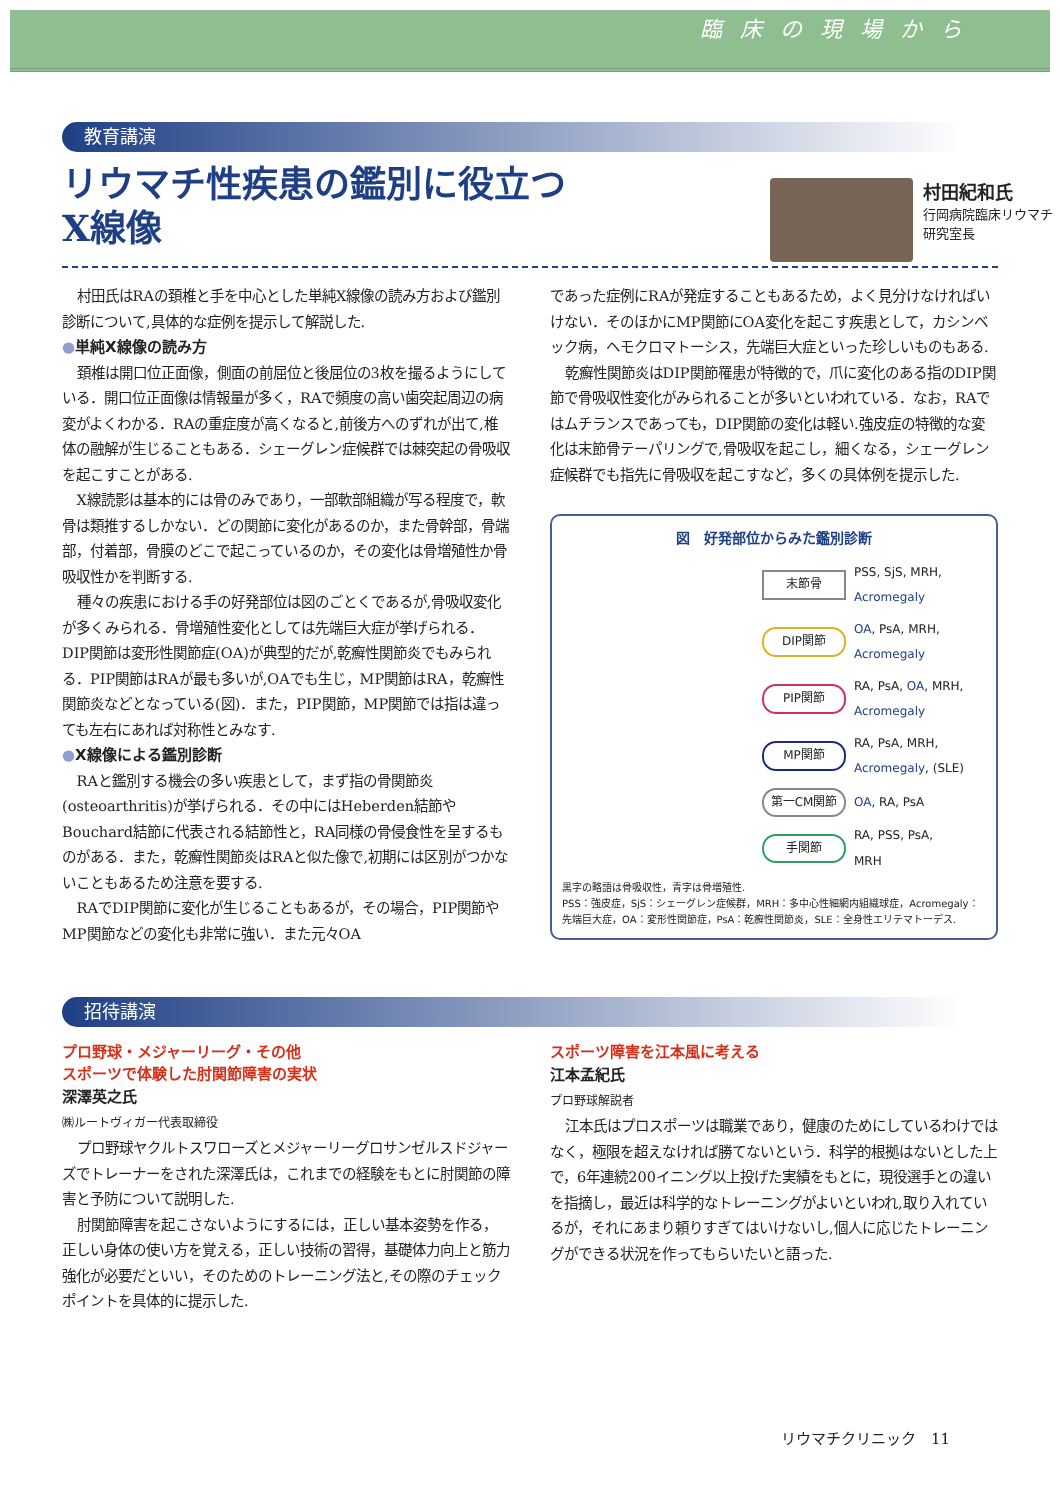臨床の現場から
教育講演
リウマチ性疾患の鑑別に役立つ
X線像
村田紀和氏
行岡病院臨床リウマチ研究室長
村田氏はRAの頚椎と手を中心とした単純X線像の読み方および鑑別診断について,具体的な症例を提示して解説した.
●単純X線像の読み方
頚椎は開口位正面像，側面の前屈位と後屈位の3枚を撮るようにしている．開口位正面像は情報量が多く，RAで頻度の高い歯突起周辺の病変がよくわかる．RAの重症度が高くなると,前後方へのずれが出て,椎体の融解が生じることもある．シェーグレン症候群では棘突起の骨吸収を起こすことがある.
X線読影は基本的には骨のみであり，一部軟部組織が写る程度で，軟骨は類推するしかない．どの関節に変化があるのか，また骨幹部，骨端部，付着部，骨膜のどこで起こっているのか，その変化は骨増殖性か骨吸収性かを判断する.
種々の疾患における手の好発部位は図のごとくであるが,骨吸収変化が多くみられる．骨増殖性変化としては先端巨大症が挙げられる．DIP関節は変形性関節症(OA)が典型的だが,乾癬性関節炎でもみられる．PIP関節はRAが最も多いが,OAでも生じ，MP関節はRA，乾癬性関節炎などとなっている(図)．また，PIP関節，MP関節では指は違っても左右にあれば対称性とみなす.
●X線像による鑑別診断
RAと鑑別する機会の多い疾患として，まず指の骨関節炎(osteoarthritis)が挙げられる．その中にはHeberden結節やBouchard結節に代表される結節性と，RA同様の骨侵食性を呈するものがある．また，乾癬性関節炎はRAと似た像で,初期には区別がつかないこともあるため注意を要する.
RAでDIP関節に変化が生じることもあるが，その場合，PIP関節やMP関節などの変化も非常に強い．また元々OA
であった症例にRAが発症することもあるため，よく見分けなければいけない．そのほかにMP関節にOA変化を起こす疾患として，カシンベック病，ヘモクロマトーシス，先端巨大症といった珍しいものもある.
乾癬性関節炎はDIP関節罹患が特徴的で，爪に変化のある指のDIP関節で骨吸収性変化がみられることが多いといわれている．なお，RAではムチランスであっても，DIP関節の変化は軽い.強皮症の特徴的な変化は末節骨テーパリングで,骨吸収を起こし，細くなる，シェーグレン症候群でも指先に骨吸収を起こすなど，多くの具体例を提示した.
図　好発部位からみた鑑別診断
末節骨
PSS, SjS, MRH,
Acromegaly
DIP関節
OA, PsA, MRH,
Acromegaly
PIP関節
RA, PsA, OA, MRH,
Acromegaly
MP関節
RA, PsA, MRH,
Acromegaly, (SLE)
第一CM関節 OA, RA, PsA
手関節
RA, PSS, PsA,
MRH
黒字の略語は骨吸収性，青字は骨増殖性.
PSS：強皮症，SjS：シェーグレン症候群，MRH：多中心性細網内組織球症，Acromegaly：先端巨大症，OA：変形性関節症，PsA：乾癬性関節炎，SLE：全身性エリテマトーデス.
招待講演
プロ野球・メジャーリーグ・その他
スポーツで体験した肘関節障害の実状
深澤英之氏
㈱ルートヴィガー代表取締役
プロ野球ヤクルトスワローズとメジャーリーグロサンゼルスドジャーズでトレーナーをされた深澤氏は，これまでの経験をもとに肘関節の障害と予防について説明した.
肘関節障害を起こさないようにするには，正しい基本姿勢を作る，正しい身体の使い方を覚える，正しい技術の習得，基礎体力向上と筋力強化が必要だといい，そのためのトレーニング法と,その際のチェックポイントを具体的に提示した.
スポーツ障害を江本風に考える
江本孟紀氏
プロ野球解説者
江本氏はプロスポーツは職業であり，健康のためにしているわけではなく，極限を超えなければ勝てないという．科学的根拠はないとした上で，6年連続200イニング以上投げた実績をもとに，現役選手との違いを指摘し，最近は科学的なトレーニングがよいといわれ,取り入れているが，それにあまり頼りすぎてはいけないし,個人に応じたトレーニングができる状況を作ってもらいたいと語った.
リウマチクリニック　11